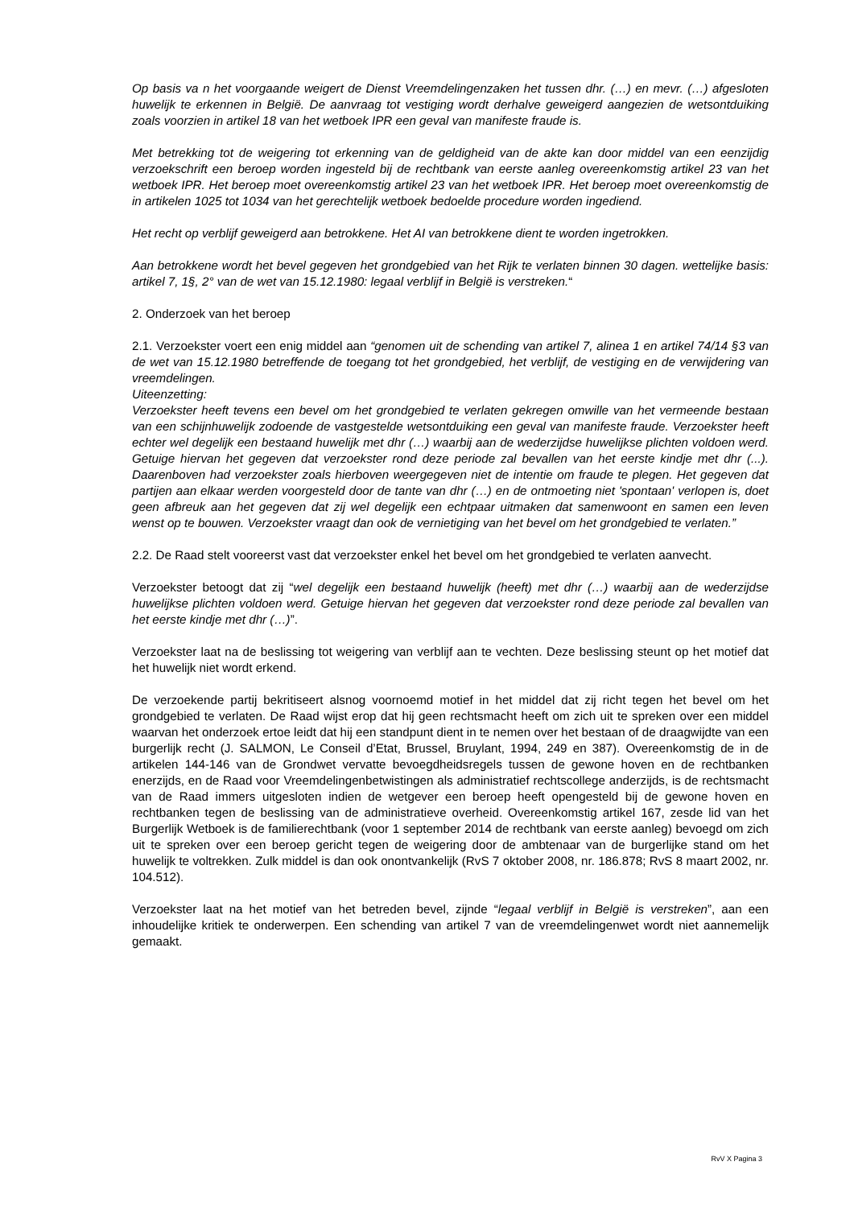Op basis va n het voorgaande weigert de Dienst Vreemdelingenzaken het tussen dhr. (…) en mevr. (…) afgesloten huwelijk te erkennen in België. De aanvraag tot vestiging wordt derhalve geweigerd aangezien de wetsontduiking zoals voorzien in artikel 18 van het wetboek IPR een geval van manifeste fraude is.
Met betrekking tot de weigering tot erkenning van de geldigheid van de akte kan door middel van een eenzijdig verzoekschrift een beroep worden ingesteld bij de rechtbank van eerste aanleg overeenkomstig artikel 23 van het wetboek IPR. Het beroep moet overeenkomstig artikel 23 van het wetboek IPR. Het beroep moet overeenkomstig de in artikelen 1025 tot 1034 van het gerechtelijk wetboek bedoelde procedure worden ingediend.
Het recht op verblijf geweigerd aan betrokkene. Het AI van betrokkene dient te worden ingetrokken.
Aan betrokkene wordt het bevel gegeven het grondgebied van het Rijk te verlaten binnen 30 dagen. wettelijke basis: artikel 7, 1§, 2° van de wet van 15.12.1980: legaal verblijf in België is verstreken.“
2. Onderzoek van het beroep
2.1. Verzoekster voert een enig middel aan “genomen uit de schending van artikel 7, alinea 1 en artikel 74/14 §3 van de wet van 15.12.1980 betreffende de toegang tot het grondgebied, het verblijf, de vestiging en de verwijdering van vreemdelingen.
Uiteenzetting:
Verzoekster heeft tevens een bevel om het grondgebied te verlaten gekregen omwille van het vermeende bestaan van een schijnhuwelijk zodoende de vastgestelde wetsontduiking een geval van manifeste fraude. Verzoekster heeft echter wel degelijk een bestaand huwelijk met dhr (…) waarbij aan de wederzijdse huwelijkse plichten voldoen werd. Getuige hiervan het gegeven dat verzoekster rond deze periode zal bevallen van het eerste kindje met dhr (...). Daarenboven had verzoekster zoals hierboven weergegeven niet de intentie om fraude te plegen. Het gegeven dat partijen aan elkaar werden voorgesteld door de tante van dhr (…) en de ontmoeting niet 'spontaan' verlopen is, doet geen afbreuk aan het gegeven dat zij wel degelijk een echtpaar uitmaken dat samenwoont en samen een leven wenst op te bouwen. Verzoekster vraagt dan ook de vernietiging van het bevel om het grondgebied te verlaten.”
2.2. De Raad stelt vooreerst vast dat verzoekster enkel het bevel om het grondgebied te verlaten aanvecht.
Verzoekster betoogt dat zij “wel degelijk een bestaand huwelijk (heeft) met dhr (…) waarbij aan de wederzijdse huwelijkse plichten voldoen werd. Getuige hiervan het gegeven dat verzoekster rond deze periode zal bevallen van het eerste kindje met dhr (…)”.
Verzoekster laat na de beslissing tot weigering van verblijf aan te vechten. Deze beslissing steunt op het motief dat het huwelijk niet wordt erkend.
De verzoekende partij bekritiseert alsnog voornoemd motief in het middel dat zij richt tegen het bevel om het grondgebied te verlaten. De Raad wijst erop dat hij geen rechtsmacht heeft om zich uit te spreken over een middel waarvan het onderzoek ertoe leidt dat hij een standpunt dient in te nemen over het bestaan of de draagwijdte van een burgerlijk recht (J. SALMON, Le Conseil d’Etat, Brussel, Bruylant, 1994, 249 en 387). Overeenkomstig de in de artikelen 144-146 van de Grondwet vervatte bevoegdheidsregels tussen de gewone hoven en de rechtbanken enerzijds, en de Raad voor Vreemdelingenbetwistingen als administratief rechtscollege anderzijds, is de rechtsmacht van de Raad immers uitgesloten indien de wetgever een beroep heeft opengesteld bij de gewone hoven en rechtbanken tegen de beslissing van de administratieve overheid. Overeenkomstig artikel 167, zesde lid van het Burgerlijk Wetboek is de familierechtbank (voor 1 september 2014 de rechtbank van eerste aanleg) bevoegd om zich uit te spreken over een beroep gericht tegen de weigering door de ambtenaar van de burgerlijke stand om het huwelijk te voltrekken. Zulk middel is dan ook onontvankelijk (RvS 7 oktober 2008, nr. 186.878; RvS 8 maart 2002, nr. 104.512).
Verzoekster laat na het motief van het betreden bevel, zijnde “legaal verblijf in België is verstreken”, aan een inhoudelijke kritiek te onderwerpen. Een schending van artikel 7 van de vreemdelingenwet wordt niet aannemelijk gemaakt.
RvV X Pagina 3